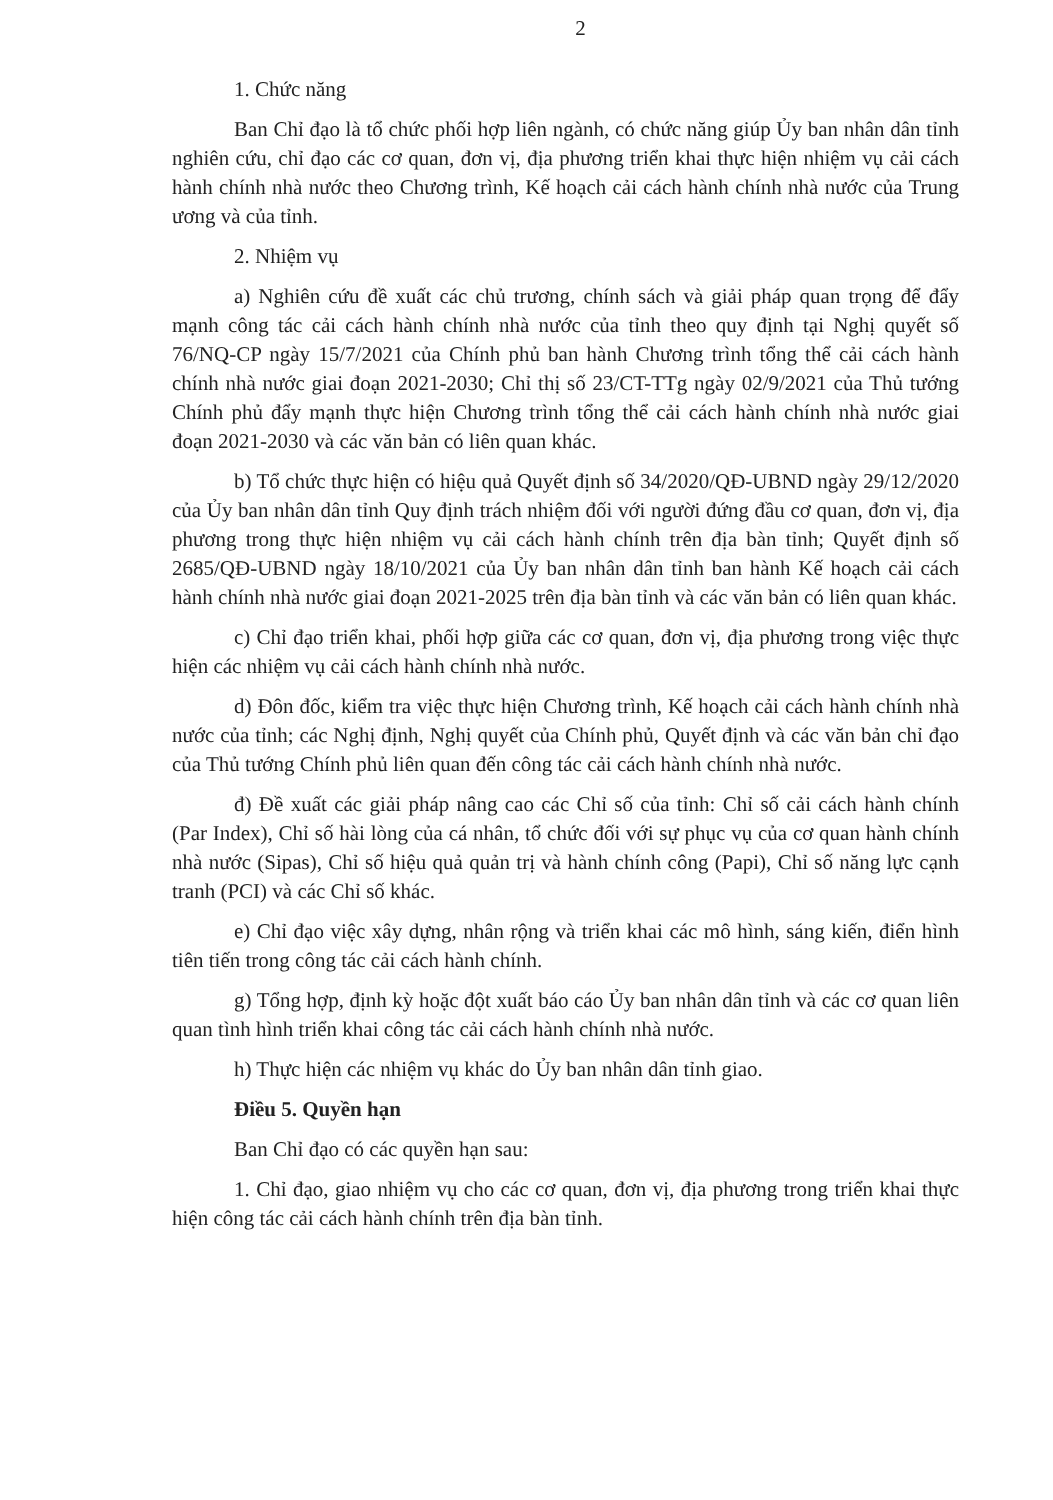2
1. Chức năng
Ban Chỉ đạo là tổ chức phối hợp liên ngành, có chức năng giúp Ủy ban nhân dân tỉnh nghiên cứu, chỉ đạo các cơ quan, đơn vị, địa phương triển khai thực hiện nhiệm vụ cải cách hành chính nhà nước theo Chương trình, Kế hoạch cải cách hành chính nhà nước của Trung ương và của tỉnh.
2. Nhiệm vụ
a) Nghiên cứu đề xuất các chủ trương, chính sách và giải pháp quan trọng để đẩy mạnh công tác cải cách hành chính nhà nước của tỉnh theo quy định tại Nghị quyết số 76/NQ-CP ngày 15/7/2021 của Chính phủ ban hành Chương trình tổng thể cải cách hành chính nhà nước giai đoạn 2021-2030; Chỉ thị số 23/CT-TTg ngày 02/9/2021 của Thủ tướng Chính phủ đẩy mạnh thực hiện Chương trình tổng thể cải cách hành chính nhà nước giai đoạn 2021-2030 và các văn bản có liên quan khác.
b) Tổ chức thực hiện có hiệu quả Quyết định số 34/2020/QĐ-UBND ngày 29/12/2020 của Ủy ban nhân dân tỉnh Quy định trách nhiệm đối với người đứng đầu cơ quan, đơn vị, địa phương trong thực hiện nhiệm vụ cải cách hành chính trên địa bàn tỉnh; Quyết định số 2685/QĐ-UBND ngày 18/10/2021 của Ủy ban nhân dân tỉnh ban hành Kế hoạch cải cách hành chính nhà nước giai đoạn 2021-2025 trên địa bàn tỉnh và các văn bản có liên quan khác.
c) Chỉ đạo triển khai, phối hợp giữa các cơ quan, đơn vị, địa phương trong việc thực hiện các nhiệm vụ cải cách hành chính nhà nước.
d) Đôn đốc, kiểm tra việc thực hiện Chương trình, Kế hoạch cải cách hành chính nhà nước của tỉnh; các Nghị định, Nghị quyết của Chính phủ, Quyết định và các văn bản chỉ đạo của Thủ tướng Chính phủ liên quan đến công tác cải cách hành chính nhà nước.
đ) Đề xuất các giải pháp nâng cao các Chỉ số của tỉnh: Chỉ số cải cách hành chính (Par Index), Chỉ số hài lòng của cá nhân, tổ chức đối với sự phục vụ của cơ quan hành chính nhà nước (Sipas), Chỉ số hiệu quả quản trị và hành chính công (Papi), Chỉ số năng lực cạnh tranh (PCI) và các Chỉ số khác.
e) Chỉ đạo việc xây dựng, nhân rộng và triển khai các mô hình, sáng kiến, điển hình tiên tiến trong công tác cải cách hành chính.
g) Tổng hợp, định kỳ hoặc đột xuất báo cáo Ủy ban nhân dân tỉnh và các cơ quan liên quan tình hình triển khai công tác cải cách hành chính nhà nước.
h) Thực hiện các nhiệm vụ khác do Ủy ban nhân dân tỉnh giao.
Điều 5. Quyền hạn
Ban Chỉ đạo có các quyền hạn sau:
1. Chỉ đạo, giao nhiệm vụ cho các cơ quan, đơn vị, địa phương trong triển khai thực hiện công tác cải cách hành chính trên địa bàn tỉnh.